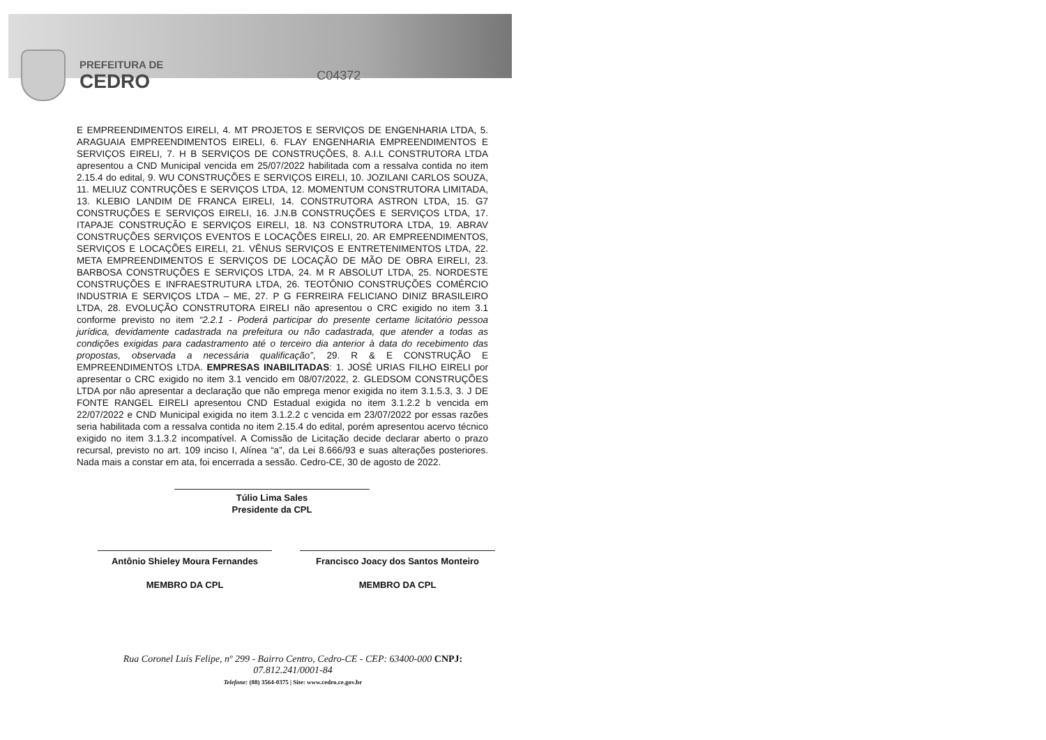PREFEITURA DE
CEDRO
C04372
E EMPREENDIMENTOS EIRELI, 4. MT PROJETOS E SERVIÇOS DE ENGENHARIA LTDA, 5. ARAGUAIA EMPREENDIMENTOS EIRELI, 6. FLAY ENGENHARIA EMPREENDIMENTOS E SERVIÇOS EIRELI, 7. H B SERVIÇOS DE CONSTRUÇÕES, 8. A.I.L CONSTRUTORA LTDA apresentou a CND Municipal vencida em 25/07/2022 habilitada com a ressalva contida no item 2.15.4 do edital, 9. WU CONSTRUÇÕES E SERVIÇOS EIRELI, 10. JOZILANI CARLOS SOUZA, 11. MELIUZ CONTRUÇÕES E SERVIÇOS LTDA, 12. MOMENTUM CONSTRUTORA LIMITADA, 13. KLEBIO LANDIM DE FRANCA EIRELI, 14. CONSTRUTORA ASTRON LTDA, 15. G7 CONSTRUÇÕES E SERVIÇOS EIRELI, 16. J.N.B CONSTRUÇÕES E SERVIÇOS LTDA, 17. ITAPAJE CONSTRUÇÃO E SERVIÇOS EIRELI, 18. N3 CONSTRUTORA LTDA, 19. ABRAV CONSTRUÇÕES SERVIÇOS EVENTOS E LOCAÇÕES EIRELI, 20. AR EMPREENDIMENTOS, SERVIÇOS E LOCAÇÕES EIRELI, 21. VÊNUS SERVIÇOS E ENTRETENIMENTOS LTDA, 22. META EMPREENDIMENTOS E SERVIÇOS DE LOCAÇÃO DE MÃO DE OBRA EIRELI, 23. BARBOSA CONSTRUÇÕES E SERVIÇOS LTDA, 24. M R ABSOLUT LTDA, 25. NORDESTE CONSTRUÇÕES E INFRAESTRUTURA LTDA, 26. TEOTÔNIO CONSTRUÇÕES COMÉRCIO INDUSTRIA E SERVIÇOS LTDA – ME, 27. P G FERREIRA FELICIANO DINIZ BRASILEIRO LTDA, 28. EVOLUÇÃO CONSTRUTORA EIRELI não apresentou o CRC exigido no item 3.1 conforme previsto no item “2.2.1 - Poderá participar do presente certame licitatório pessoa jurídica, devidamente cadastrada na prefeitura ou não cadastrada, que atender a todas as condições exigidas para cadastramento até o terceiro dia anterior à data do recebimento das propostas, observada a necessária qualificação”, 29. R & E CONSTRUÇÃO E EMPREENDIMENTOS LTDA. EMPRESAS INABILITADAS: 1. JOSÉ URIAS FILHO EIRELI por apresentar o CRC exigido no item 3.1 vencido em 08/07/2022, 2. GLEDSOM CONSTRUÇÕES LTDA por não apresentar a declaração que não emprega menor exigida no item 3.1.5.3, 3. J DE FONTE RANGEL EIRELI apresentou CND Estadual exigida no item 3.1.2.2 b vencida em 22/07/2022 e CND Municipal exigida no item 3.1.2.2 c vencida em 23/07/2022 por essas razões seria habilitada com a ressalva contida no item 2.15.4 do edital, porém apresentou acervo técnico exigido no item 3.1.3.2 incompatível. A Comissão de Licitação decide declarar aberto o prazo recursal, previsto no art. 109 inciso I, Alínea “a”, da Lei 8.666/93 e suas alterações posteriores. Nada mais a constar em ata, foi encerrada a sessão. Cedro-CE, 30 de agosto de 2022.
Túlio Lima Sales
Presidente da CPL
Antônio Shieley Moura Fernandes
MEMBRO DA CPL
Francisco Joacy dos Santos Monteiro
MEMBRO DA CPL
Rua Coronel Luís Felipe, nº 299 - Bairro Centro, Cedro-CE - CEP: 63400-000 CNPJ:
07.812.241/0001-84
Telefone: (88) 3564-0375 | Site: www.cedro.ce.gov.br